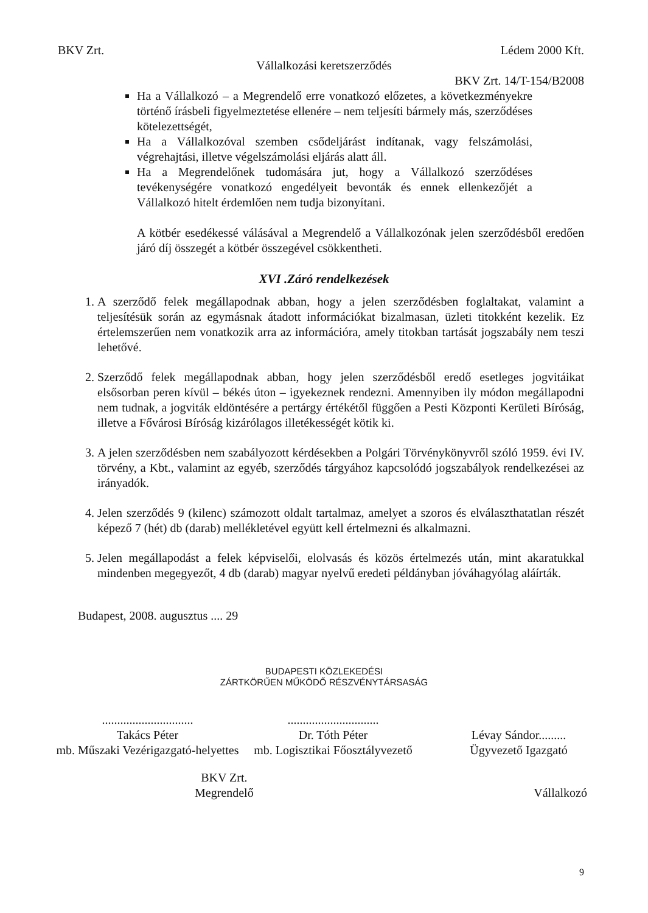BKV Zrt. Lédem 2000 Kft.
Vállalkozási keretszerződés
BKV Zrt. 14/T-154/B2008
Ha a Vállalkozó – a Megrendelő erre vonatkozó előzetes, a következményekre történő írásbeli figyelmeztetése ellenére – nem teljesíti bármely más, szerződéses kötelezettségét,
Ha a Vállalkozóval szemben csődeljárást indítanak, vagy felszámolási, végrehajtási, illetve végelszámolási eljárás alatt áll.
Ha a Megrendelőnek tudomására jut, hogy a Vállalkozó szerződéses tevékenységére vonatkozó engedélyeit bevonták és ennek ellenkezőjét a Vállalkozó hitelt érdemlően nem tudja bizonyítani.
A kötbér esedékessé válásával a Megrendelő a Vállalkozónak jelen szerződésből eredően járó díj összegét a kötbér összegével csökkentheti.
XVI .Záró rendelkezések
1. A szerződő felek megállapodnak abban, hogy a jelen szerződésben foglaltakat, valamint a teljesítésük során az egymásnak átadott információkat bizalmasan, üzleti titokként kezelik. Ez értelemszerűen nem vonatkozik arra az információra, amely titokban tartását jogszabály nem teszi lehetővé.
2. Szerződő felek megállapodnak abban, hogy jelen szerződésből eredő esetleges jogvitáikat elsősorban peren kívül – békés úton – igyekeznek rendezni. Amennyiben ily módon megállapodni nem tudnak, a jogviták eldöntésére a pertárgy értékétől függően a Pesti Központi Kerületi Bíróság, illetve a Fővárosi Bíróság kizárólagos illetékességét kötik ki.
3. A jelen szerződésben nem szabályozott kérdésekben a Polgári Törvénykönyvről szóló 1959. évi IV. törvény, a Kbt., valamint az egyéb, szerződés tárgyához kapcsolódó jogszabályok rendelkezései az irányadók.
4. Jelen szerződés 9 (kilenc) számozott oldalt tartalmaz, amelyet a szoros és elválaszthatatlan részét képező 7 (hét) db (darab) mellékletével együtt kell értelmezni és alkalmazni.
5. Jelen megállapodást a felek képviselői, elolvasás és közös értelmezés után, mint akaratukkal mindenben megegyezőt, 4 db (darab) magyar nyelvű eredeti példányban jóváhagyólag aláírták.
Budapest, 2008. augusztus .... 29
BUDAPESTI KÖZLEKEDÉSI
ZÁRTKÖRŰEN MŰKÖDŐ RÉSZVÉNYTÁRSASÁG
..............................
Takács Péter
mb. Műszaki Vezérigazgató-helyettes
..............................
Dr. Tóth Péter
mb. Logisztikai Főosztályvezető
Lévay Sándor.........
Ügyvezető Igazgató
BKV Zrt.
Megrendelő
Vállalkozó
9